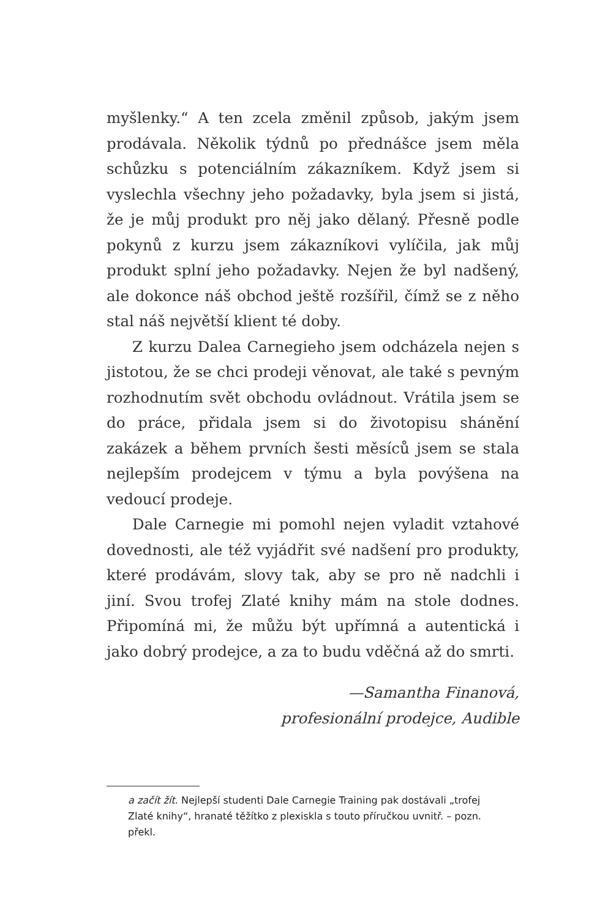myšlenky.“ A ten zcela změnil způsob, jakým jsem prodávala. Několik týdnů po přednášce jsem měla schůzku s potenciálním zákazníkem. Když jsem si vyslechla všechny jeho požadavky, byla jsem si jistá, že je můj produkt pro něj jako dělaný. Přesně podle pokynů z kurzu jsem zákazníkovi vylíčila, jak můj produkt splní jeho požadavky. Nejen že byl nadšený, ale dokonce náš obchod ještě rozšířil, čímž se z něho stal náš největší klient té doby.
Z kurzu Dalea Carnegieho jsem odcházela nejen s jistotou, že se chci prodeji věnovat, ale také s pevným rozhodnutím svět obchodu ovládnout. Vrátila jsem se do práce, přidala jsem si do životopisu shánění zakázek a během prvních šesti měsíců jsem se stala nejlepším prodejcem v týmu a byla povýšena na vedoucí prodeje.
Dale Carnegie mi pomohl nejen vyladit vztahové dovednosti, ale též vyjádřit své nadšení pro produkty, které prodávám, slovy tak, aby se pro ně nadchli i jiní. Svou trofej Zlaté knihy mám na stole dodnes. Připomíná mi, že můžu být upřímná a autentická i jako dobrý prodejce, a za to budu vděčná až do smrti.
—Samantha Finanová,
profesionální prodejce, Audible
a začít žít. Nejlepší studenti Dale Carnegie Training pak dostávali „trofej Zlaté knihy“, hranaté těžítko z plexiskla s touto příručkou uvnitř. – pozn. překl.